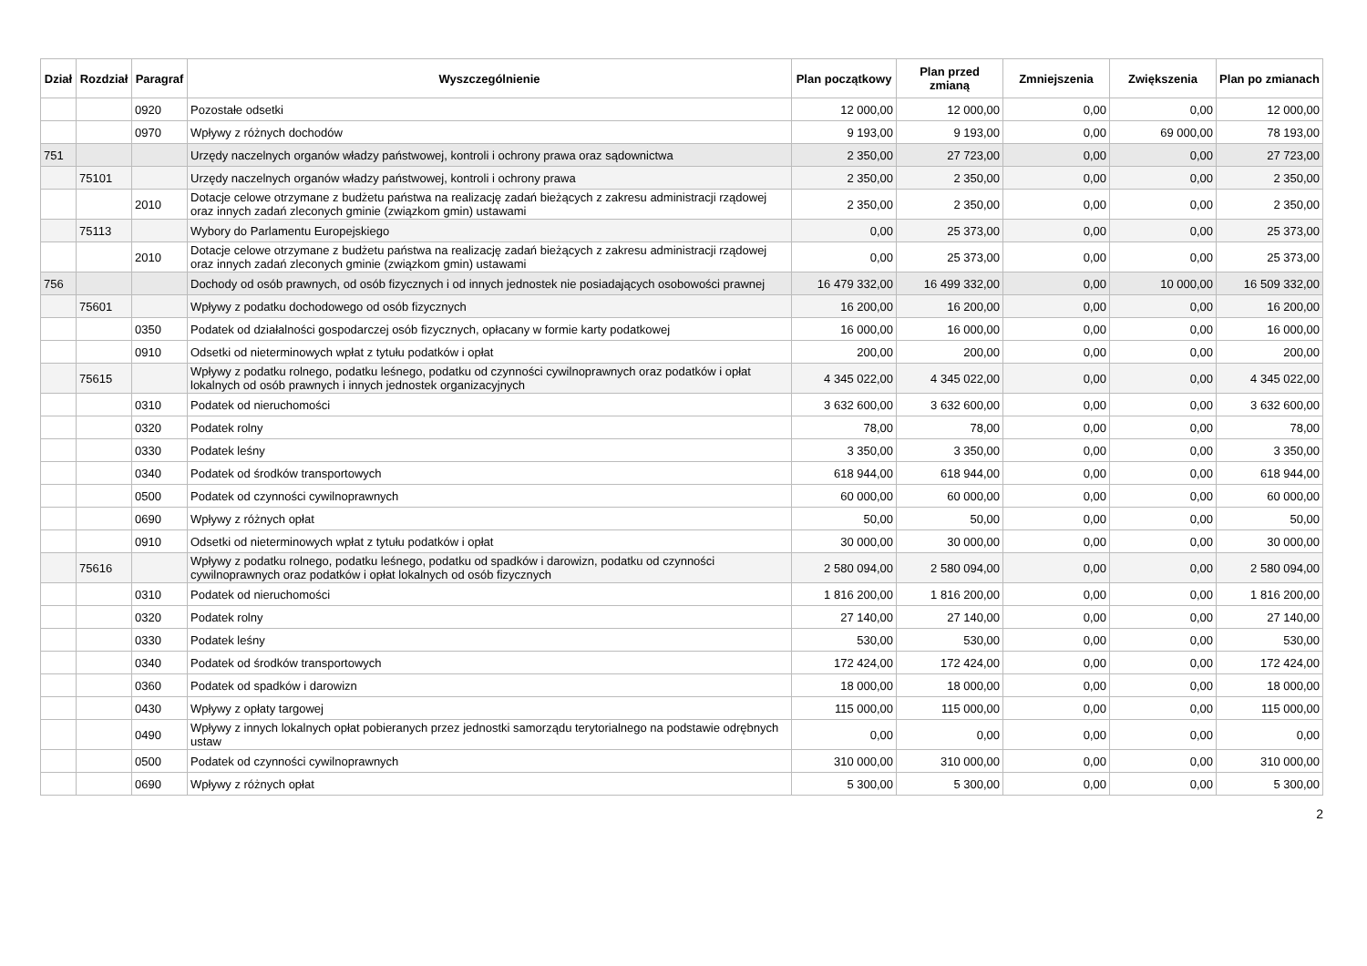| Dział | Rozdział | Paragraf | Wyszczególnienie | Plan początkowy | Plan przed zmianą | Zmniejszenia | Zwiększenia | Plan po zmianach |
| --- | --- | --- | --- | --- | --- | --- | --- | --- |
| | | 0920 | Pozostałe odsetki | 12 000,00 | 12 000,00 | 0,00 | 0,00 | 12 000,00 |
| | | 0970 | Wpływy z różnych dochodów | 9 193,00 | 9 193,00 | 0,00 | 69 000,00 | 78 193,00 |
| 751 | | | Urzędy naczelnych organów władzy państwowej, kontroli i ochrony prawa oraz sądownictwa | 2 350,00 | 27 723,00 | 0,00 | 0,00 | 27 723,00 |
| | 75101 | | Urzędy naczelnych organów władzy państwowej, kontroli i ochrony prawa | 2 350,00 | 2 350,00 | 0,00 | 0,00 | 2 350,00 |
| | | 2010 | Dotacje celowe otrzymane z budżetu państwa na realizację zadań bieżących z zakresu administracji rządowej oraz innych zadań zleconych gminie (związkom gmin) ustawami | 2 350,00 | 2 350,00 | 0,00 | 0,00 | 2 350,00 |
| | 75113 | | Wybory do Parlamentu Europejskiego | 0,00 | 25 373,00 | 0,00 | 0,00 | 25 373,00 |
| | | 2010 | Dotacje celowe otrzymane z budżetu państwa na realizację zadań bieżących z zakresu administracji rządowej oraz innych zadań zleconych gminie (związkom gmin) ustawami | 0,00 | 25 373,00 | 0,00 | 0,00 | 25 373,00 |
| 756 | | | Dochody od osób prawnych, od osób fizycznych i od innych jednostek nie posiadających osobowości prawnej | 16 479 332,00 | 16 499 332,00 | 0,00 | 10 000,00 | 16 509 332,00 |
| | 75601 | | Wpływy z podatku dochodowego od osób fizycznych | 16 200,00 | 16 200,00 | 0,00 | 0,00 | 16 200,00 |
| | | 0350 | Podatek od działalności gospodarczej osób fizycznych, opłacany w formie karty podatkowej | 16 000,00 | 16 000,00 | 0,00 | 0,00 | 16 000,00 |
| | | 0910 | Odsetki od nieterminowych wpłat z tytułu podatków i opłat | 200,00 | 200,00 | 0,00 | 0,00 | 200,00 |
| | 75615 | | Wpływy z podatku rolnego, podatku leśnego, podatku od czynności cywilnoprawnych oraz podatków i opłat lokalnych od osób prawnych i innych jednostek organizacyjnych | 4 345 022,00 | 4 345 022,00 | 0,00 | 0,00 | 4 345 022,00 |
| | | 0310 | Podatek od nieruchomości | 3 632 600,00 | 3 632 600,00 | 0,00 | 0,00 | 3 632 600,00 |
| | | 0320 | Podatek rolny | 78,00 | 78,00 | 0,00 | 0,00 | 78,00 |
| | | 0330 | Podatek leśny | 3 350,00 | 3 350,00 | 0,00 | 0,00 | 3 350,00 |
| | | 0340 | Podatek od środków transportowych | 618 944,00 | 618 944,00 | 0,00 | 0,00 | 618 944,00 |
| | | 0500 | Podatek od czynności cywilnoprawnych | 60 000,00 | 60 000,00 | 0,00 | 0,00 | 60 000,00 |
| | | 0690 | Wpływy z różnych opłat | 50,00 | 50,00 | 0,00 | 0,00 | 50,00 |
| | | 0910 | Odsetki od nieterminowych wpłat z tytułu podatków i opłat | 30 000,00 | 30 000,00 | 0,00 | 0,00 | 30 000,00 |
| | 75616 | | Wpływy z podatku rolnego, podatku leśnego, podatku od spadków i darowizn, podatku od czynności cywilnoprawnych oraz podatków i opłat lokalnych od osób fizycznych | 2 580 094,00 | 2 580 094,00 | 0,00 | 0,00 | 2 580 094,00 |
| | | 0310 | Podatek od nieruchomości | 1 816 200,00 | 1 816 200,00 | 0,00 | 0,00 | 1 816 200,00 |
| | | 0320 | Podatek rolny | 27 140,00 | 27 140,00 | 0,00 | 0,00 | 27 140,00 |
| | | 0330 | Podatek leśny | 530,00 | 530,00 | 0,00 | 0,00 | 530,00 |
| | | 0340 | Podatek od środków transportowych | 172 424,00 | 172 424,00 | 0,00 | 0,00 | 172 424,00 |
| | | 0360 | Podatek od spadków i darowizn | 18 000,00 | 18 000,00 | 0,00 | 0,00 | 18 000,00 |
| | | 0430 | Wpływy z opłaty targowej | 115 000,00 | 115 000,00 | 0,00 | 0,00 | 115 000,00 |
| | | 0490 | Wpływy z innych lokalnych opłat pobieranych przez jednostki samorządu terytorialnego na podstawie odrębnych ustaw | 0,00 | 0,00 | 0,00 | 0,00 | 0,00 |
| | | 0500 | Podatek od czynności cywilnoprawnych | 310 000,00 | 310 000,00 | 0,00 | 0,00 | 310 000,00 |
| | | 0690 | Wpływy z różnych opłat | 5 300,00 | 5 300,00 | 0,00 | 0,00 | 5 300,00 |
2